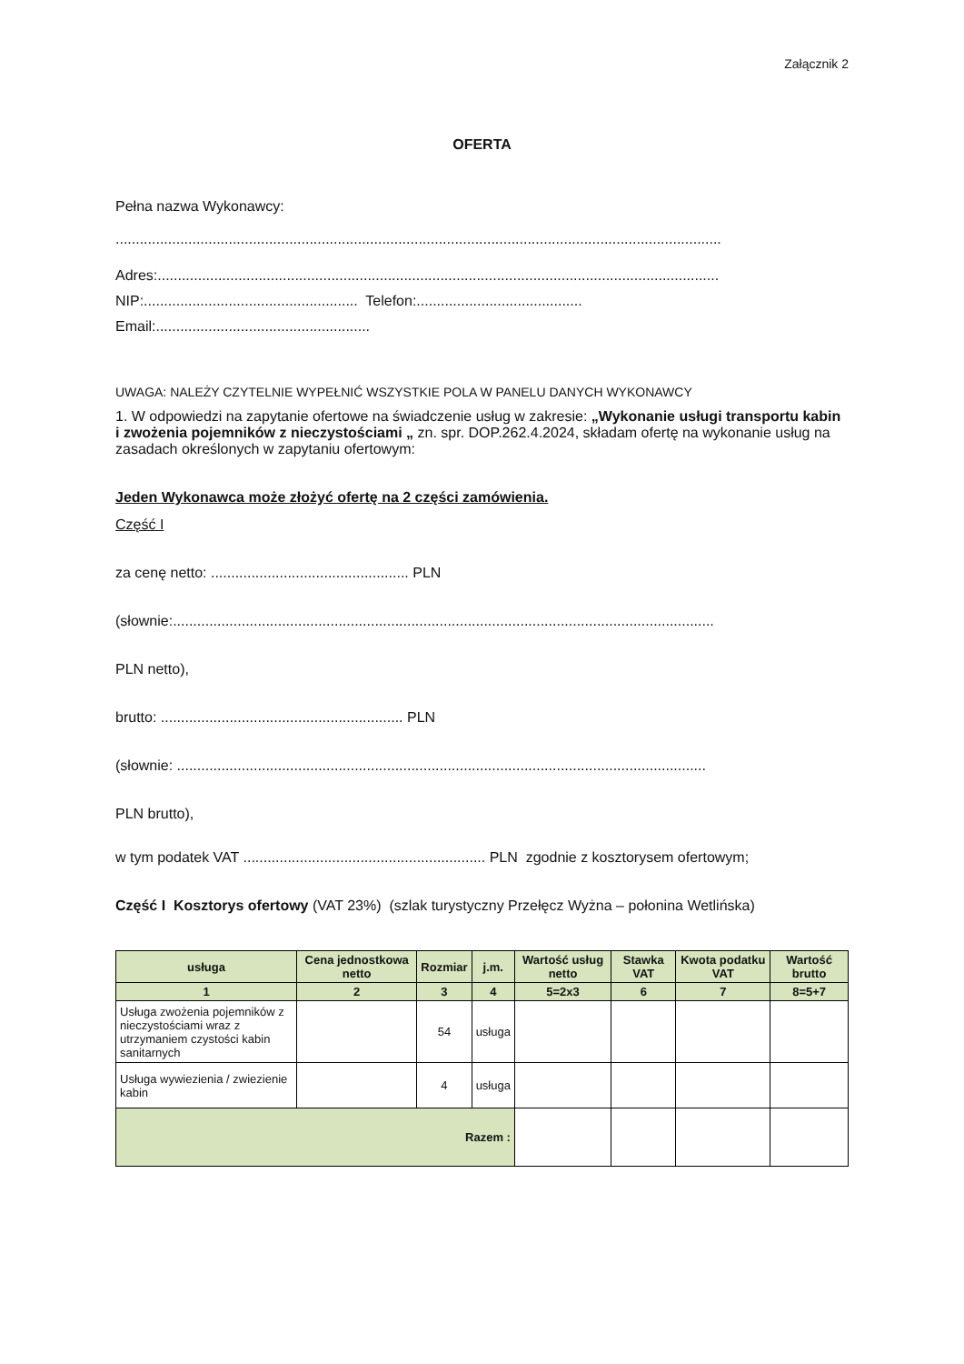Załącznik 2
OFERTA
Pełna nazwa Wykonawcy:
......................................................................................................................................................
Adres:...........................................................................................................................................
NIP:..................................................... Telefon:.........................................
Email:.....................................................
UWAGA: NALEŻY CZYTELNIE WYPEŁNIĆ WSZYSTKIE POLA W PANELU DANYCH WYKONAWCY
1. W odpowiedzi na zapytanie ofertowe na świadczenie usług w zakresie: „Wykonanie usługi transportu kabin i zwożenia pojemników z nieczystościami „ zn. spr. DOP.262.4.2024, składam ofertę na wykonanie usług na zasadach określonych w zapytaniu ofertowym:
Jeden Wykonawca może złożyć ofertę na 2 części zamówienia.
Część I
za cenę netto: ................................................. PLN
(słownie:......................................................................................................................................
PLN netto),
brutto: ............................................................ PLN
(słownie: ...................................................................................................................................
PLN brutto),
w tym podatek VAT ............................................................ PLN zgodnie z kosztorysem ofertowym;
Część I Kosztorys ofertowy (VAT 23%) (szlak turystyczny Przełęcz Wyżna – połonina Wetlińska)
| usługa | Cena jednostkowa netto | Rozmiar | j.m. | Wartość usług netto | Stawka VAT | Kwota podatku VAT | Wartość brutto |
| --- | --- | --- | --- | --- | --- | --- | --- |
| 1 | 2 | 3 | 4 | 5=2x3 | 6 | 7 | 8=5+7 |
| Usługa zwożenia pojemników z nieczystościami wraz z utrzymaniem czystości kabin sanitarnych | | 54 | usługa | | | | |
| Usługa wywiezienia / zwiezienie kabin | | 4 | usługa | | | | |
| Razem : | | | | | | | |